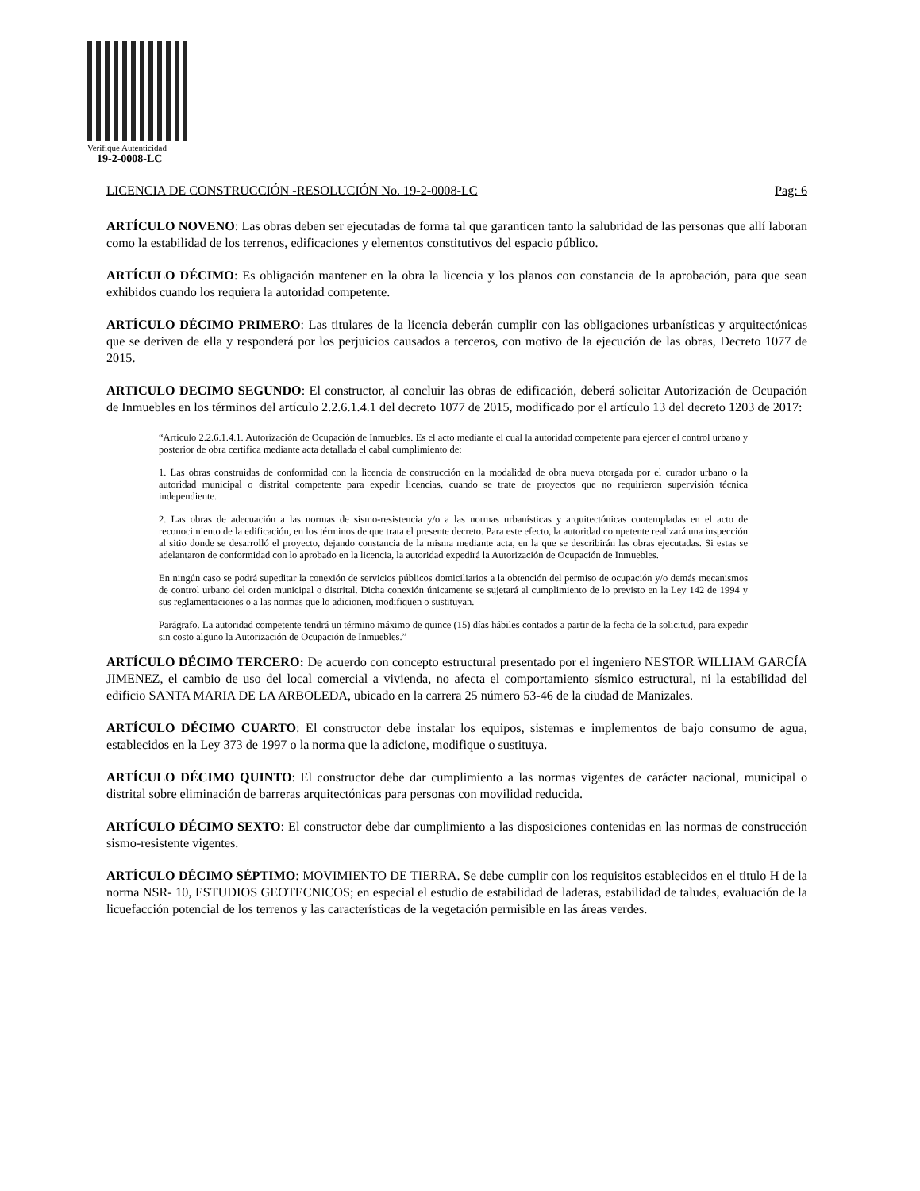Verifique Autenticidad
19-2-0008-LC
LICENCIA DE CONSTRUCCIÓN -RESOLUCIÓN No. 19-2-0008-LC Pag: 6
ARTÍCULO NOVENO: Las obras deben ser ejecutadas de forma tal que garanticen tanto la salubridad de las personas que allí laboran como la estabilidad de los terrenos, edificaciones y elementos constitutivos del espacio público.
ARTÍCULO DÉCIMO: Es obligación mantener en la obra la licencia y los planos con constancia de la aprobación, para que sean exhibidos cuando los requiera la autoridad competente.
ARTÍCULO DÉCIMO PRIMERO: Las titulares de la licencia deberán cumplir con las obligaciones urbanísticas y arquitectónicas que se deriven de ella y responderá por los perjuicios causados a terceros, con motivo de la ejecución de las obras, Decreto 1077 de 2015.
ARTICULO DECIMO SEGUNDO: El constructor, al concluir las obras de edificación, deberá solicitar Autorización de Ocupación de Inmuebles en los términos del artículo 2.2.6.1.4.1 del decreto 1077 de 2015, modificado por el artículo 13 del decreto 1203 de 2017:
“Artículo 2.2.6.1.4.1. Autorización de Ocupación de Inmuebles. Es el acto mediante el cual la autoridad competente para ejercer el control urbano y posterior de obra certifica mediante acta detallada el cabal cumplimiento de:
1. Las obras construidas de conformidad con la licencia de construcción en la modalidad de obra nueva otorgada por el curador urbano o la autoridad municipal o distrital competente para expedir licencias, cuando se trate de proyectos que no requirieron supervisión técnica independiente.
2. Las obras de adecuación a las normas de sismo-resistencia y/o a las normas urbanísticas y arquitectónicas contempladas en el acto de reconocimiento de la edificación, en los términos de que trata el presente decreto. Para este efecto, la autoridad competente realizará una inspección al sitio donde se desarrolló el proyecto, dejando constancia de la misma mediante acta, en la que se describirán las obras ejecutadas. Si estas se adelantaron de conformidad con lo aprobado en la licencia, la autoridad expedirá la Autorización de Ocupación de Inmuebles.
En ningún caso se podrá supeditar la conexión de servicios públicos domiciliarios a la obtención del permiso de ocupación y/o demás mecanismos de control urbano del orden municipal o distrital. Dicha conexión únicamente se sujetará al cumplimiento de lo previsto en la Ley 142 de 1994 y sus reglamentaciones o a las normas que lo adicionen, modifiquen o sustituyan.
Parágrafo. La autoridad competente tendrá un término máximo de quince (15) días hábiles contados a partir de la fecha de la solicitud, para expedir sin costo alguno la Autorización de Ocupación de Inmuebles.”
ARTÍCULO DÉCIMO TERCERO: De acuerdo con concepto estructural presentado por el ingeniero NESTOR WILLIAM GARCÍA JIMENEZ, el cambio de uso del local comercial a vivienda, no afecta el comportamiento sísmico estructural, ni la estabilidad del edificio SANTA MARIA DE LA ARBOLEDA, ubicado en la carrera 25 número 53-46 de la ciudad de Manizales.
ARTÍCULO DÉCIMO CUARTO: El constructor debe instalar los equipos, sistemas e implementos de bajo consumo de agua, establecidos en la Ley 373 de 1997 o la norma que la adicione, modifique o sustituya.
ARTÍCULO DÉCIMO QUINTO: El constructor debe dar cumplimiento a las normas vigentes de carácter nacional, municipal o distrital sobre eliminación de barreras arquitectónicas para personas con movilidad reducida.
ARTÍCULO DÉCIMO SEXTO: El constructor debe dar cumplimiento a las disposiciones contenidas en las normas de construcción sismo-resistente vigentes.
ARTÍCULO DÉCIMO SÉPTIMO: MOVIMIENTO DE TIERRA. Se debe cumplir con los requisitos establecidos en el titulo H de la norma NSR- 10, ESTUDIOS GEOTECNICOS; en especial el estudio de estabilidad de laderas, estabilidad de taludes, evaluación de la licuefacción potencial de los terrenos y las características de la vegetación permisible en las áreas verdes.